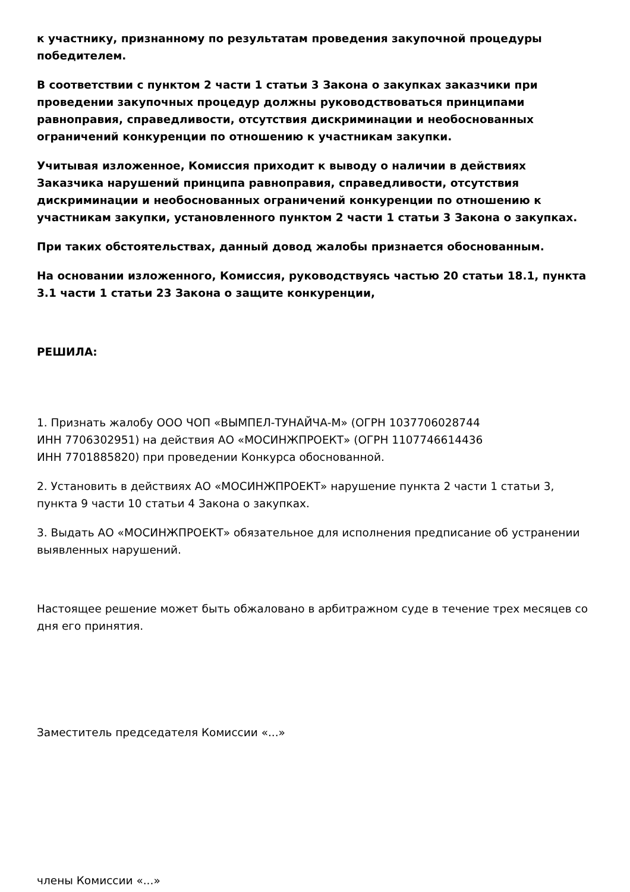к участнику, признанному по результатам проведения закупочной процедуры победителем.
В соответствии с пунктом 2 части 1 статьи 3 Закона о закупках заказчики при проведении закупочных процедур должны руководствоваться принципами равноправия, справедливости, отсутствия дискриминации и необоснованных ограничений конкуренции по отношению к участникам закупки.
Учитывая изложенное, Комиссия приходит к выводу о наличии в действиях Заказчика нарушений принципа равноправия, справедливости, отсутствия дискриминации и необоснованных ограничений конкуренции по отношению к участникам закупки, установленного пунктом 2 части 1 статьи 3 Закона о закупках.
При таких обстоятельствах, данный довод жалобы признается обоснованным.
На основании изложенного, Комиссия, руководствуясь частью 20 статьи 18.1, пункта 3.1 части 1 статьи 23 Закона о защите конкуренции,
РЕШИЛА:
1. Признать жалобу ООО ЧОП «ВЫМПЕЛ-ТУНАЙЧА-М» (ОГРН 1037706028744
ИНН 7706302951) на действия АО «МОСИНЖПРОЕКТ» (ОГРН 1107746614436
ИНН 7701885820) при проведении Конкурса обоснованной.
2. Установить в действиях АО «МОСИНЖПРОЕКТ» нарушение пункта 2 части 1 статьи 3, пункта 9 части 10 статьи 4 Закона о закупках.
3. Выдать АО «МОСИНЖПРОЕКТ» обязательное для исполнения предписание об устранении выявленных нарушений.
Настоящее решение может быть обжаловано в арбитражном суде в течение трех месяцев со дня его принятия.
Заместитель председателя Комиссии «...»
члены Комиссии «...»